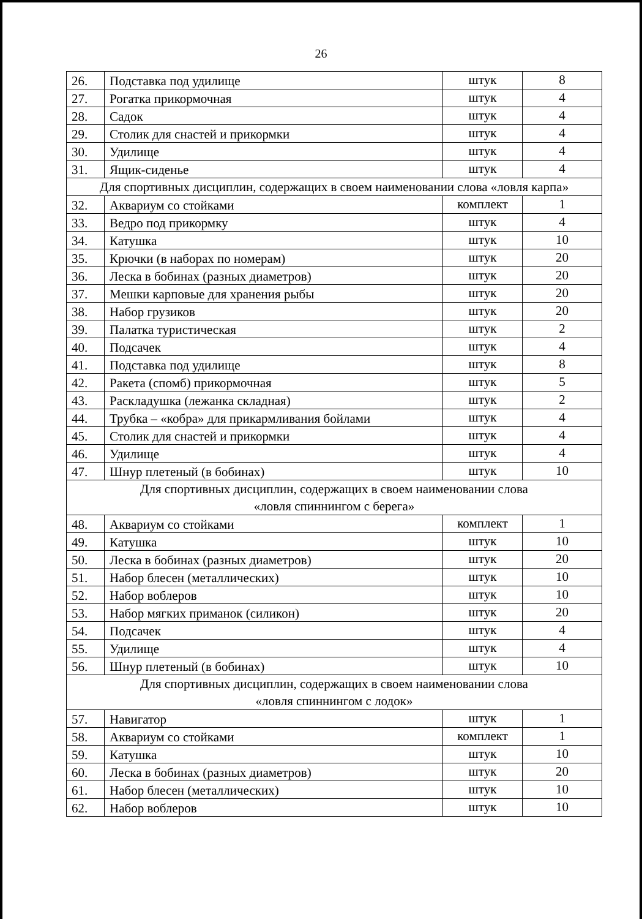26
| 26. | Подставка под удилище | штук | 8 |
| 27. | Рогатка прикормочная | штук | 4 |
| 28. | Садок | штук | 4 |
| 29. | Столик для снастей и прикормки | штук | 4 |
| 30. | Удилище | штук | 4 |
| 31. | Ящик-сиденье | штук | 4 |
| Для спортивных дисциплин, содержащих в своем наименовании слова «ловля карпа» | | | |
| 32. | Аквариум со стойками | комплект | 1 |
| 33. | Ведро под прикормку | штук | 4 |
| 34. | Катушка | штук | 10 |
| 35. | Крючки (в наборах по номерам) | штук | 20 |
| 36. | Леска в бобинах (разных диаметров) | штук | 20 |
| 37. | Мешки карповые для хранения рыбы | штук | 20 |
| 38. | Набор грузиков | штук | 20 |
| 39. | Палатка туристическая | штук | 2 |
| 40. | Подсачек | штук | 4 |
| 41. | Подставка под удилище | штук | 8 |
| 42. | Ракета (спомб) прикормочная | штук | 5 |
| 43. | Раскладушка (лежанка складная) | штук | 2 |
| 44. | Трубка – «кобра» для прикармливания бойлами | штук | 4 |
| 45. | Столик для снастей и прикормки | штук | 4 |
| 46. | Удилище | штук | 4 |
| 47. | Шнур плетеный (в бобинах) | штук | 10 |
| Для спортивных дисциплин, содержащих в своем наименовании слова «ловля спиннингом с берега» | | | |
| 48. | Аквариум со стойками | комплект | 1 |
| 49. | Катушка | штук | 10 |
| 50. | Леска в бобинах (разных диаметров) | штук | 20 |
| 51. | Набор блесен (металлических) | штук | 10 |
| 52. | Набор воблеров | штук | 10 |
| 53. | Набор мягких приманок (силикон) | штук | 20 |
| 54. | Подсачек | штук | 4 |
| 55. | Удилище | штук | 4 |
| 56. | Шнур плетеный (в бобинах) | штук | 10 |
| Для спортивных дисциплин, содержащих в своем наименовании слова «ловля спиннингом с лодок» | | | |
| 57. | Навигатор | штук | 1 |
| 58. | Аквариум со стойками | комплект | 1 |
| 59. | Катушка | штук | 10 |
| 60. | Леска в бобинах (разных диаметров) | штук | 20 |
| 61. | Набор блесен (металлических) | штук | 10 |
| 62. | Набор воблеров | штук | 10 |